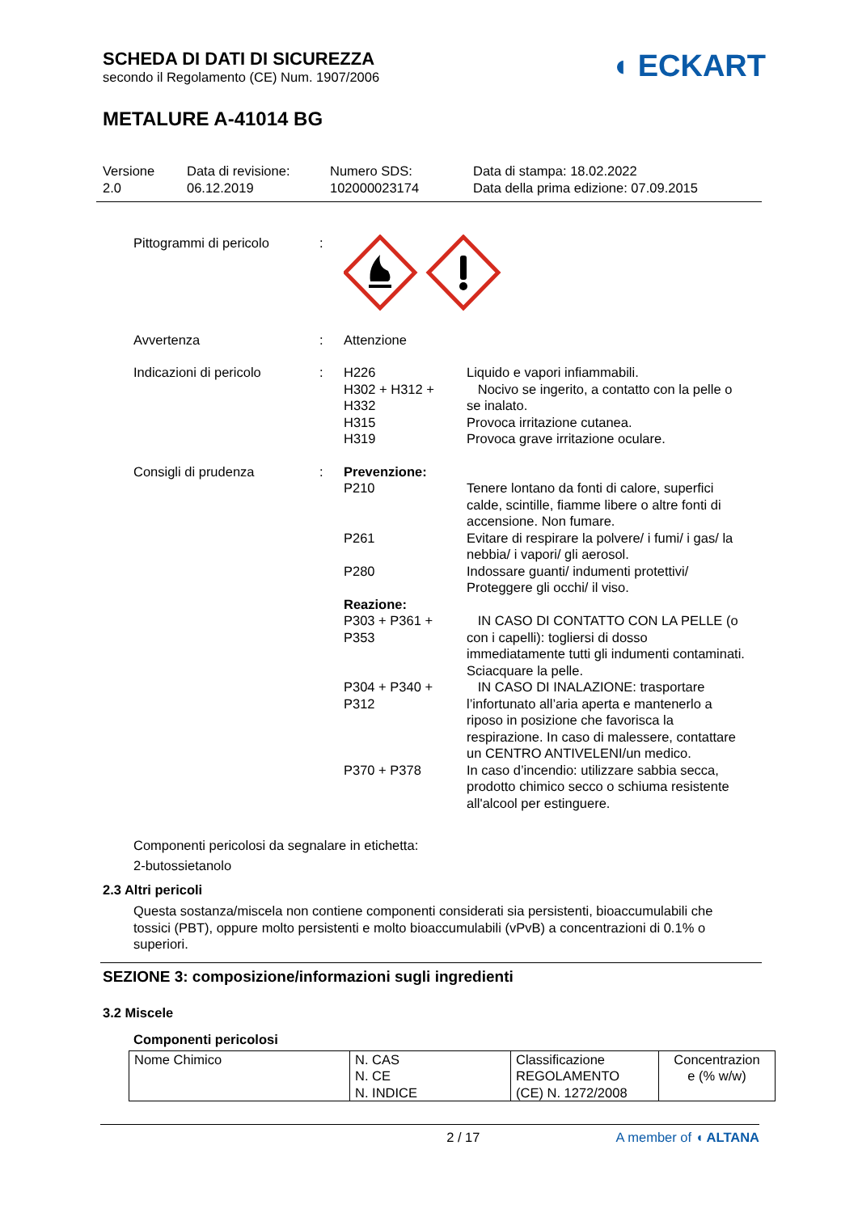SCHEDA DI DATI DI SICUREZZA
secondo il Regolamento (CE) Num. 1907/2006
◖ ECKART
METALURE A-41014 BG
Versione
2.0
Data di revisione:
06.12.2019
Numero SDS:
102000023174
Data di stampa: 18.02.2022
Data della prima edizione: 07.09.2015
Pittogrammi di pericolo :
Avvertenza : Attenzione
Indicazioni di pericolo : H226 Liquido e vapori infiammabili.
H302 + H312 + H332
Nocivo se ingerito, a contatto con la pelle o se inalato.
H315 Provoca irritazione cutanea.
H319 Provoca grave irritazione oculare.
Consigli di prudenza : Prevenzione:
P210 Tenere lontano da fonti di calore, superfici calde, scintille, fiamme libere o altre fonti di accensione. Non fumare.
P261 Evitare di respirare la polvere/ i fumi/ i gas/ la nebbia/ i vapori/ gli aerosol.
P280 Indossare guanti/ indumenti protettivi/ Proteggere gli occhi/ il viso.
Reazione:
P303 + P361 + P353
IN CASO DI CONTATTO CON LA PELLE (o con i capelli): togliersi di dosso immediatamente tutti gli indumenti contaminati. Sciacquare la pelle.
P304 + P340 + P312
IN CASO DI INALAZIONE: trasportare l’infortunato all’aria aperta e mantenerlo a riposo in posizione che favorisca la respirazione. In caso di malessere, contattare un CENTRO ANTIVELENI/un medico.
P370 + P378 In caso d’incendio: utilizzare sabbia secca, prodotto chimico secco o schiuma resistente all'alcool per estinguere.
Componenti pericolosi da segnalare in etichetta:
2-butossietanolo
2.3 Altri pericoli
Questa sostanza/miscela non contiene componenti considerati sia persistenti, bioaccumulabili che tossici (PBT), oppure molto persistenti e molto bioaccumulabili (vPvB) a concentrazioni di 0.1% o superiori.
SEZIONE 3: composizione/informazioni sugli ingredienti
3.2 Miscele
Componenti pericolosi
| Nome Chimico | N. CAS N. CE N. INDICE | Classificazione REGOLAMENTO (CE) N. 1272/2008 | Concentrazion e (% w/w) |
2 / 17 A member of ◖ ALTANA